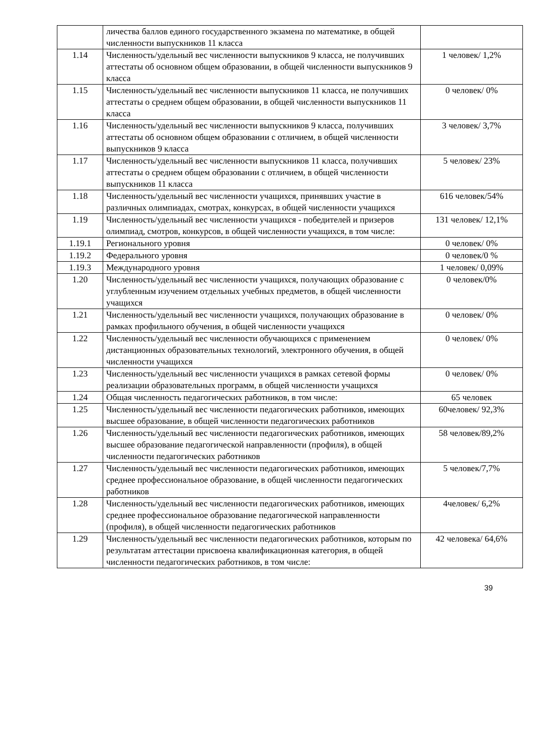| | личества баллов единого государственного экзамена по математике, в общей численности выпускников 11 класса | |
| 1.14 | Численность/удельный вес численности выпускников 9 класса, не получивших аттестаты об основном общем образовании, в общей численности выпускников 9 класса | 1 человек/ 1,2% |
| 1.15 | Численность/удельный вес численности выпускников 11 класса, не получивших аттестаты о среднем общем образовании, в общей численности выпускников 11 класса | 0 человек/ 0% |
| 1.16 | Численность/удельный вес численности выпускников 9 класса, получивших аттестаты об основном общем образовании с отличием, в общей численности выпускников 9 класса | 3 человек/ 3,7% |
| 1.17 | Численность/удельный вес численности выпускников 11 класса, получивших аттестаты о среднем общем образовании с отличием, в общей численности выпускников 11 класса | 5 человек/ 23% |
| 1.18 | Численность/удельный вес численности учащихся, принявших участие в различных олимпиадах, смотрах, конкурсах, в общей численности учащихся | 616 человек/54% |
| 1.19 | Численность/удельный вес численности учащихся - победителей и призеров олимпиад, смотров, конкурсов, в общей численности учащихся, в том числе: | 131 человек/ 12,1% |
| 1.19.1 | Регионального уровня | 0 человек/ 0% |
| 1.19.2 | Федерального уровня | 0 человек/0 % |
| 1.19.3 | Международного уровня | 1 человек/ 0,09% |
| 1.20 | Численность/удельный вес численности учащихся, получающих образование с углубленным изучением отдельных учебных предметов, в общей численности учащихся | 0 человек/0% |
| 1.21 | Численность/удельный вес численности учащихся, получающих образование в рамках профильного обучения, в общей численности учащихся | 0 человек/ 0% |
| 1.22 | Численность/удельный вес численности обучающихся с применением дистанционных образовательных технологий, электронного обучения, в общей численности учащихся | 0 человек/ 0% |
| 1.23 | Численность/удельный вес численности учащихся в рамках сетевой формы реализации образовательных программ, в общей численности учащихся | 0 человек/ 0% |
| 1.24 | Общая численность педагогических работников, в том числе: | 65 человек |
| 1.25 | Численность/удельный вес численности педагогических работников, имеющих высшее образование, в общей численности педагогических работников | 60человек/ 92,3% |
| 1.26 | Численность/удельный вес численности педагогических работников, имеющих высшее образование педагогической направленности (профиля), в общей численности педагогических работников | 58 человек/89,2% |
| 1.27 | Численность/удельный вес численности педагогических работников, имеющих среднее профессиональное образование, в общей численности педагогических работников | 5 человек/7,7% |
| 1.28 | Численность/удельный вес численности педагогических работников, имеющих среднее профессиональное образование педагогической направленности (профиля), в общей численности педагогических работников | 4человек/ 6,2% |
| 1.29 | Численность/удельный вес численности педагогических работников, которым по результатам аттестации присвоена квалификационная категория, в общей численности педагогических работников, в том числе: | 42 человека/ 64,6% |
39